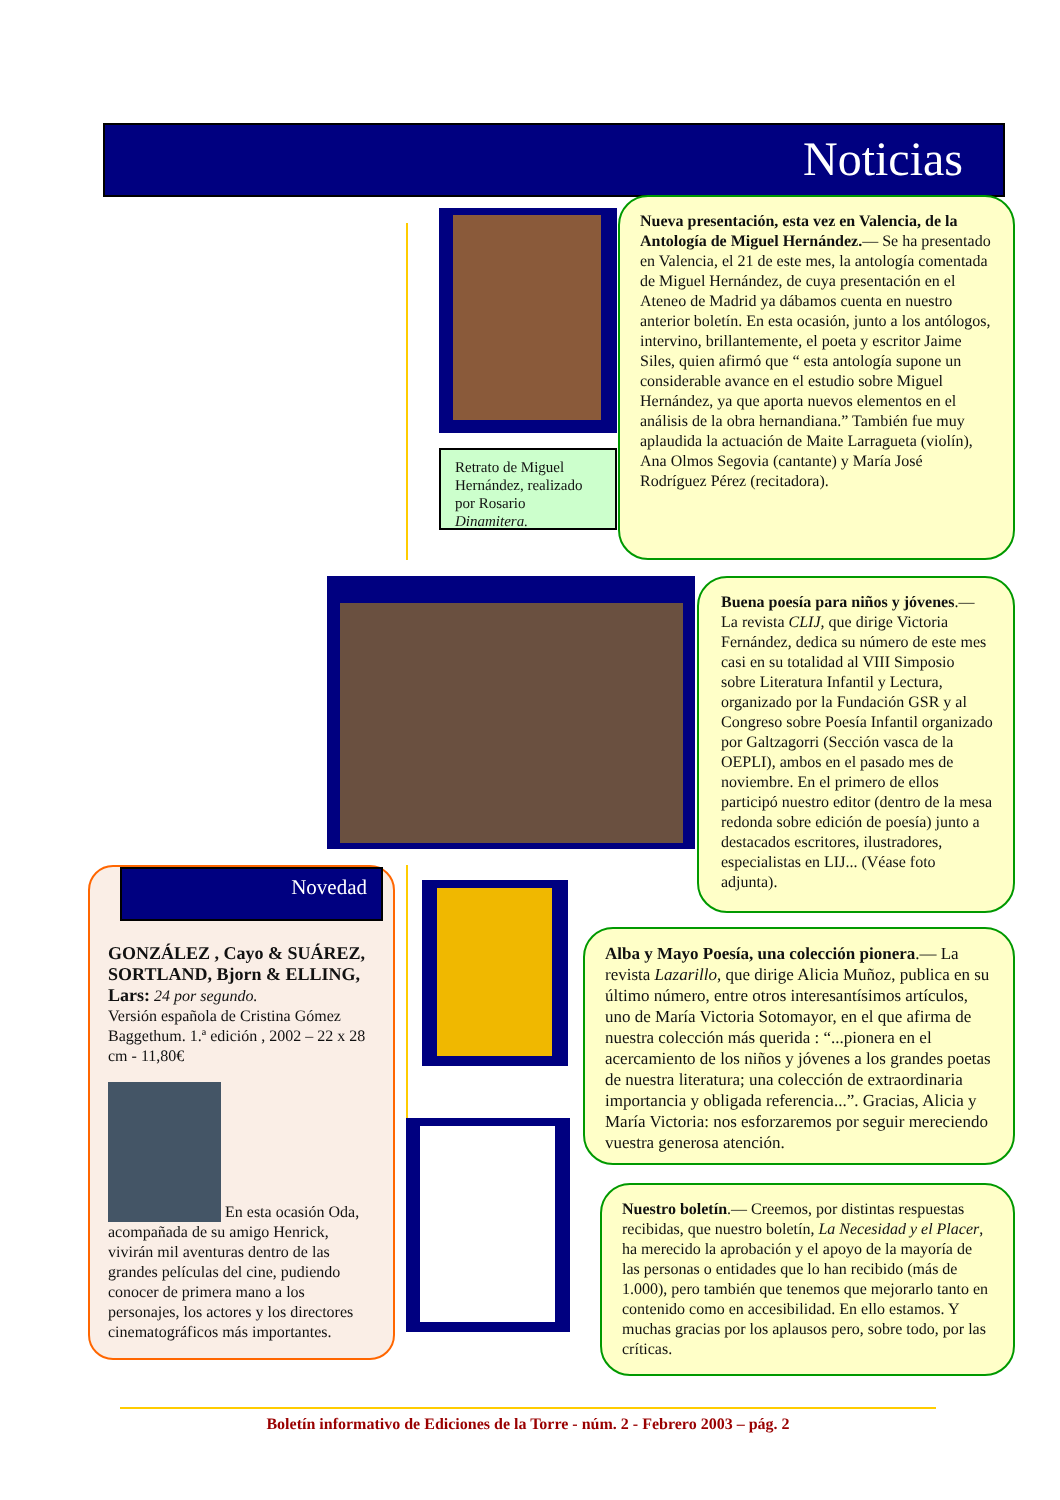Noticias
Retrato de Miguel Hernández, realizado por Rosario Dinamitera.
Nueva presentación, esta vez en Valencia, de la Antología de Miguel Hernández.— Se ha presentado en Valencia, el 21 de este mes, la antología comentada de Miguel Hernández, de cuya presentación en el Ateneo de Madrid ya dábamos cuenta en nuestro anterior boletín. En esta ocasión, junto a los antólogos, intervino, brillantemente, el poeta y escritor Jaime Siles, quien afirmó que “ esta antología supone un considerable avance en el estudio sobre Miguel Hernández, ya que aporta nuevos elementos en el análisis de la obra hernandiana.” También fue muy aplaudida la actuación de Maite Larragueta (violín), Ana Olmos Segovia (cantante) y María José Rodríguez Pérez (recitadora).
Buena poesía para niños y jóvenes.— La revista CLIJ, que dirige Victoria Fernández, dedica su número de este mes casi en su totalidad al VIII Simposio sobre Literatura Infantil y Lectura, organizado por la Fundación GSR y al Congreso sobre Poesía Infantil organizado por Galtzagorri (Sección vasca de la OEPLI), ambos en el pasado mes de noviembre. En el primero de ellos participó nuestro editor (dentro de la mesa redonda sobre edición de poesía) junto a destacados escritores, ilustradores, especialistas en LIJ... (Véase foto adjunta).
Novedad
GONZÁLEZ , Cayo & SUÁREZ, SORTLAND, Bjorn & ELLING, Lars: 24 por segundo.
Versión española de Cristina Gómez Baggethum. 1.ª edición , 2002 – 22 x 28 cm - 11,80€
En esta ocasión Oda, acompañada de su amigo Henrick, vivirán mil aventuras dentro de las grandes películas del cine, pudiendo conocer de primera mano a los personajes, los actores y los directores cinematográficos más importantes.
Alba y Mayo Poesía, una colección pionera.— La revista Lazarillo, que dirige Alicia Muñoz, publica en su último número, entre otros interesantísimos artículos, uno de María Victoria Sotomayor, en el que afirma de nuestra colección más querida : “...pionera en el acercamiento de los niños y jóvenes a los grandes poetas de nuestra literatura; una colección de extraordinaria importancia y obligada referencia...”. Gracias, Alicia y María Victoria: nos esforzaremos por seguir mereciendo vuestra generosa atención.
Nuestro boletín.— Creemos, por distintas respuestas recibidas, que nuestro boletín, La Necesidad y el Placer, ha merecido la aprobación y el apoyo de la mayoría de las personas o entidades que lo han recibido (más de 1.000), pero también que tenemos que mejorarlo tanto en contenido como en accesibilidad. En ello estamos. Y muchas gracias por los aplausos pero, sobre todo, por las críticas.
Boletín informativo de Ediciones de la Torre - núm. 2 - Febrero 2003 – pág. 2